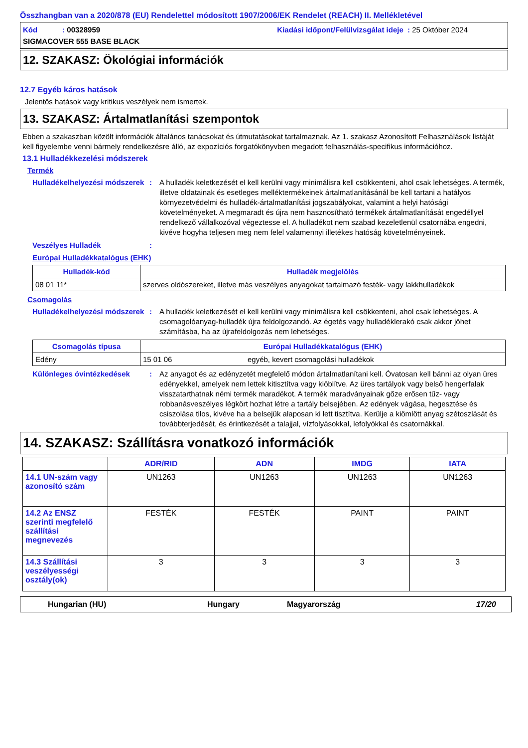Összhangban van a 2020/878 (EU) Rendelettel módosított 1907/2006/EK Rendelet (REACH) II. Mellékletével
Kód : 00328959 Kiadási időpont/Felülvizsgálat ideje : 25 Október 2024
SIGMACOVER 555 BASE BLACK
12. SZAKASZ: Ökológiai információk
12.7 Egyéb káros hatások
Jelentős hatások vagy kritikus veszélyek nem ismertek.
13. SZAKASZ: Ártalmatlanítási szempontok
Ebben a szakaszban közölt információk általános tanácsokat és útmutatásokat tartalmaznak. Az 1. szakasz Azonosított Felhasználások listáját kell figyelembe venni bármely rendelkezésre álló, az expozíciós forgatókönyvben megadott felhasználás-specifikus információhoz.
13.1 Hulladékkezelési módszerek
Termék
Hulladékelhelyezési módszerek
: A hulladék keletkezését el kell kerülni vagy minimálisra kell csökkenteni, ahol csak lehetséges. A termék, illetve oldatainak és esetleges melléktermékeinek ártalmatlanításánál be kell tartani a hatályos környezetvédelmi és hulladék-ártalmatlanítási jogszabályokat, valamint a helyi hatósági követelményeket. A megmaradt és újra nem hasznosítható termékek ártalmatlanítását engedéllyel rendelkező vállalkozóval végeztesse el. A hulladékot nem szabad kezeletlenül csatornába engedni, kivéve hogyha teljesen meg nem felel valamennyi illetékes hatóság követelményeinek.
Veszélyes Hulladék :
Európai Hulladékkatalógus (EHK)
| Hulladék-kód | Hulladék megjelölés |
| --- | --- |
| 08 01 11* | szerves oldószereket, illetve más veszélyes anyagokat tartalmazó festék- vagy lakkhulladékok |
Csomagolás
Hulladékelhelyezési módszerek
: A hulladék keletkezését el kell kerülni vagy minimálisra kell csökkenteni, ahol csak lehetséges. A csomagolóanyag-hulladék újra feldolgozandó. Az égetés vagy hulladéklerakó csak akkor jöhet számításba, ha az újrafeldolgozás nem lehetséges.
| Csomagolás típusa | Európai Hulladékkatalógus (EHK) | |
| --- | --- | --- |
| Edény | 15 01 06 | egyéb, kevert csomagolási hulladékok |
Különleges óvintézkedések : Az anyagot és az edényzetét megfelelő módon ártalmatlanítani kell. Óvatosan kell bánni az olyan üres edényekkel, amelyek nem lettek kitisztítva vagy kiöblítve. Az üres tartályok vagy belső hengerfalak visszatarthatnak némi termék maradékot. A termék maradványainak gőze erősen tűz- vagy robbanásveszélyes légkört hozhat létre a tartály belsejében. Az edények vágása, hegesztése és csiszolása tilos, kivéve ha a belsejük alaposan ki lett tisztítva. Kerülje a kiömlött anyag szétoszlását és továbbterjedését, és érintkezését a talajjal, vízfolyásokkal, lefolyókkal és csatornákkal.
14. SZAKASZ: Szállításra vonatkozó információk
| | ADR/RID | ADN | IMDG | IATA |
| --- | --- | --- | --- | --- |
| 14.1 UN-szám vagy azonosító szám | UN1263 | UN1263 | UN1263 | UN1263 |
| 14.2 Az ENSZ szerinti megfelelő szállítási megnevezés | FESTÉK | FESTÉK | PAINT | PAINT |
| 14.3 Szállítási veszélyességi osztály(ok) | 3 | 3 | 3 | 3 |
Hungarian (HU) Hungary Magyarország 17/20